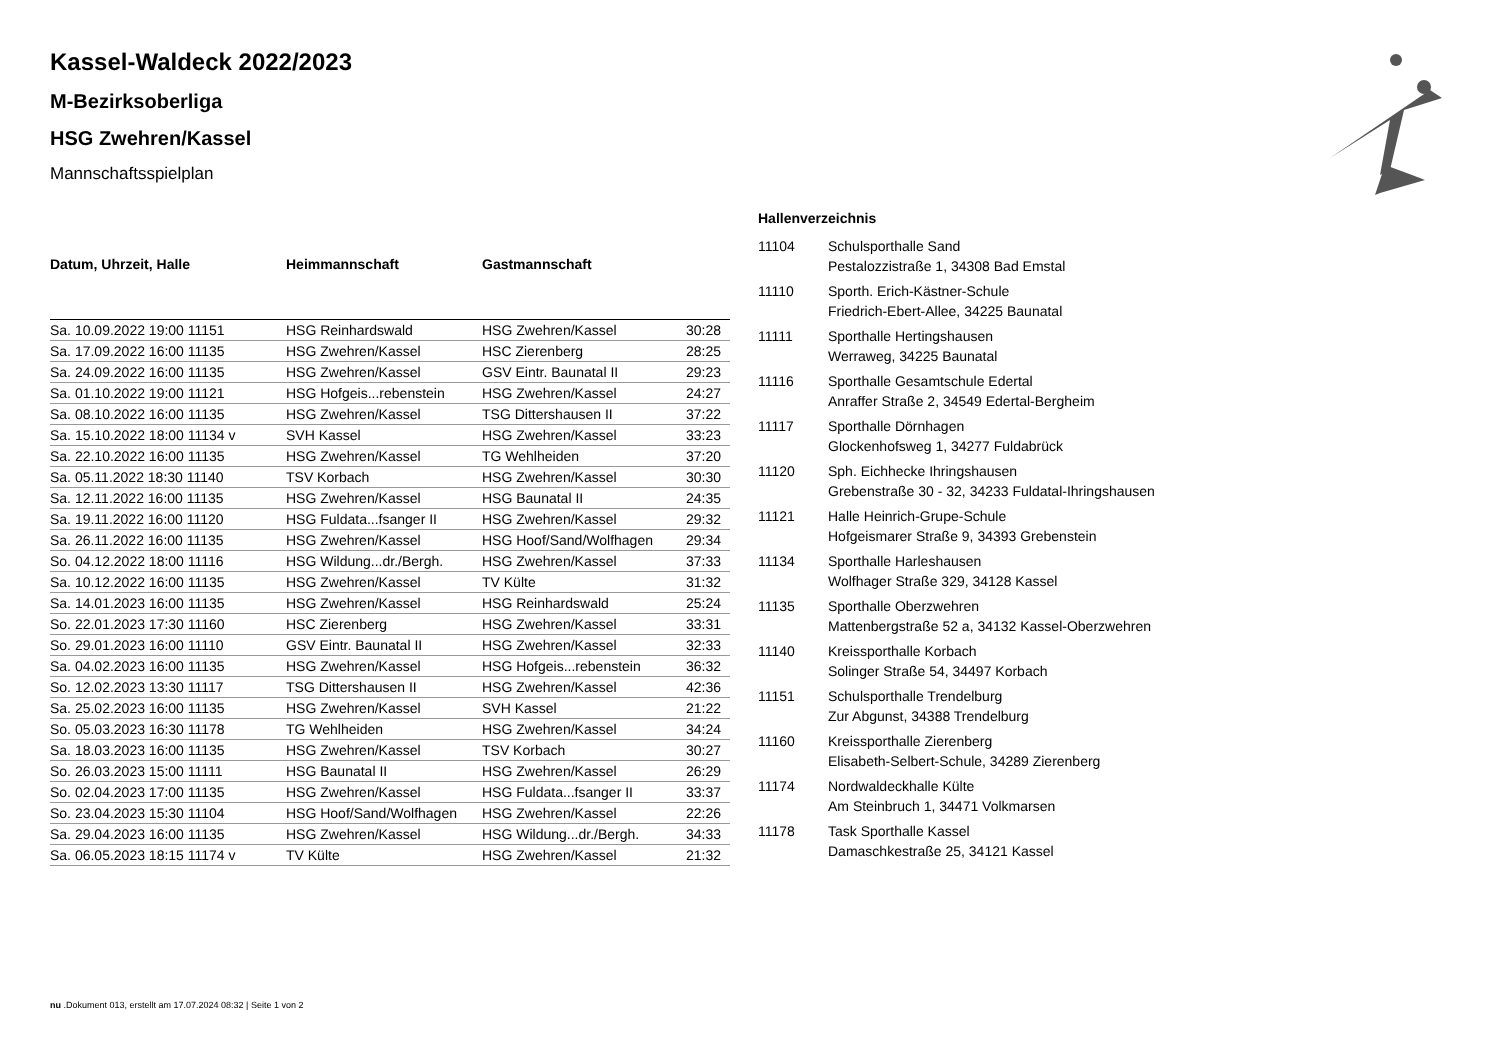Kassel-Waldeck 2022/2023
M-Bezirksoberliga
HSG Zwehren/Kassel
Mannschaftsspielplan
| Datum, Uhrzeit, Halle | Heimmannschaft | Gastmannschaft | |
| --- | --- | --- | --- |
| Sa. 10.09.2022 19:00 11151 | HSG Reinhardswald | HSG Zwehren/Kassel | 30:28 |
| Sa. 17.09.2022 16:00 11135 | HSG Zwehren/Kassel | HSC Zierenberg | 28:25 |
| Sa. 24.09.2022 16:00 11135 | HSG Zwehren/Kassel | GSV Eintr. Baunatal II | 29:23 |
| Sa. 01.10.2022 19:00 11121 | HSG Hofgeis...rebenstein | HSG Zwehren/Kassel | 24:27 |
| Sa. 08.10.2022 16:00 11135 | HSG Zwehren/Kassel | TSG Dittershausen II | 37:22 |
| Sa. 15.10.2022 18:00 11134 v | SVH Kassel | HSG Zwehren/Kassel | 33:23 |
| Sa. 22.10.2022 16:00 11135 | HSG Zwehren/Kassel | TG Wehlheiden | 37:20 |
| Sa. 05.11.2022 18:30 11140 | TSV Korbach | HSG Zwehren/Kassel | 30:30 |
| Sa. 12.11.2022 16:00 11135 | HSG Zwehren/Kassel | HSG Baunatal II | 24:35 |
| Sa. 19.11.2022 16:00 11120 | HSG Fuldata...fsanger II | HSG Zwehren/Kassel | 29:32 |
| Sa. 26.11.2022 16:00 11135 | HSG Zwehren/Kassel | HSG Hoof/Sand/Wolfhagen | 29:34 |
| So. 04.12.2022 18:00 11116 | HSG Wildung...dr./Bergh. | HSG Zwehren/Kassel | 37:33 |
| Sa. 10.12.2022 16:00 11135 | HSG Zwehren/Kassel | TV Külte | 31:32 |
| Sa. 14.01.2023 16:00 11135 | HSG Zwehren/Kassel | HSG Reinhardswald | 25:24 |
| So. 22.01.2023 17:30 11160 | HSC Zierenberg | HSG Zwehren/Kassel | 33:31 |
| So. 29.01.2023 16:00 11110 | GSV Eintr. Baunatal II | HSG Zwehren/Kassel | 32:33 |
| Sa. 04.02.2023 16:00 11135 | HSG Zwehren/Kassel | HSG Hofgeis...rebenstein | 36:32 |
| So. 12.02.2023 13:30 11117 | TSG Dittershausen II | HSG Zwehren/Kassel | 42:36 |
| Sa. 25.02.2023 16:00 11135 | HSG Zwehren/Kassel | SVH Kassel | 21:22 |
| So. 05.03.2023 16:30 11178 | TG Wehlheiden | HSG Zwehren/Kassel | 34:24 |
| Sa. 18.03.2023 16:00 11135 | HSG Zwehren/Kassel | TSV Korbach | 30:27 |
| So. 26.03.2023 15:00 11111 | HSG Baunatal II | HSG Zwehren/Kassel | 26:29 |
| So. 02.04.2023 17:00 11135 | HSG Zwehren/Kassel | HSG Fuldata...fsanger II | 33:37 |
| So. 23.04.2023 15:30 11104 | HSG Hoof/Sand/Wolfhagen | HSG Zwehren/Kassel | 22:26 |
| Sa. 29.04.2023 16:00 11135 | HSG Zwehren/Kassel | HSG Wildung...dr./Bergh. | 34:33 |
| Sa. 06.05.2023 18:15 11174 v | TV Külte | HSG Zwehren/Kassel | 21:32 |
Hallenverzeichnis
| 11104 | Schulsporthalle Sand Pestalozzistraße 1, 34308 Bad Emstal |
| 11110 | Sporth. Erich-Kästner-Schule Friedrich-Ebert-Allee, 34225 Baunatal |
| 11111 | Sporthalle Hertingshausen Werraweg, 34225 Baunatal |
| 11116 | Sporthalle Gesamtschule Edertal Anraffer Straße 2, 34549 Edertal-Bergheim |
| 11117 | Sporthalle Dörnhagen Glockenhofsweg 1, 34277 Fuldabrück |
| 11120 | Sph. Eichhecke Ihringshausen Grebenstraße 30 - 32, 34233 Fuldatal-Ihringshausen |
| 11121 | Halle Heinrich-Grupe-Schule Hofgeismarer Straße 9, 34393 Grebenstein |
| 11134 | Sporthalle Harleshausen Wolfhager Straße 329, 34128 Kassel |
| 11135 | Sporthalle Oberzwehren Mattenbergstraße 52 a, 34132 Kassel-Oberzwehren |
| 11140 | Kreissporthalle Korbach Solinger Straße 54, 34497 Korbach |
| 11151 | Schulsporthalle Trendelburg Zur Abgunst, 34388 Trendelburg |
| 11160 | Kreissporthalle Zierenberg Elisabeth-Selbert-Schule, 34289 Zierenberg |
| 11174 | Nordwaldeckhalle Külte Am Steinbruch 1, 34471 Volkmarsen |
| 11178 | Task Sporthalle Kassel Damaschkestraße 25, 34121 Kassel |
nu .Dokument 013, erstellt am 17.07.2024 08:32 | Seite 1 von 2